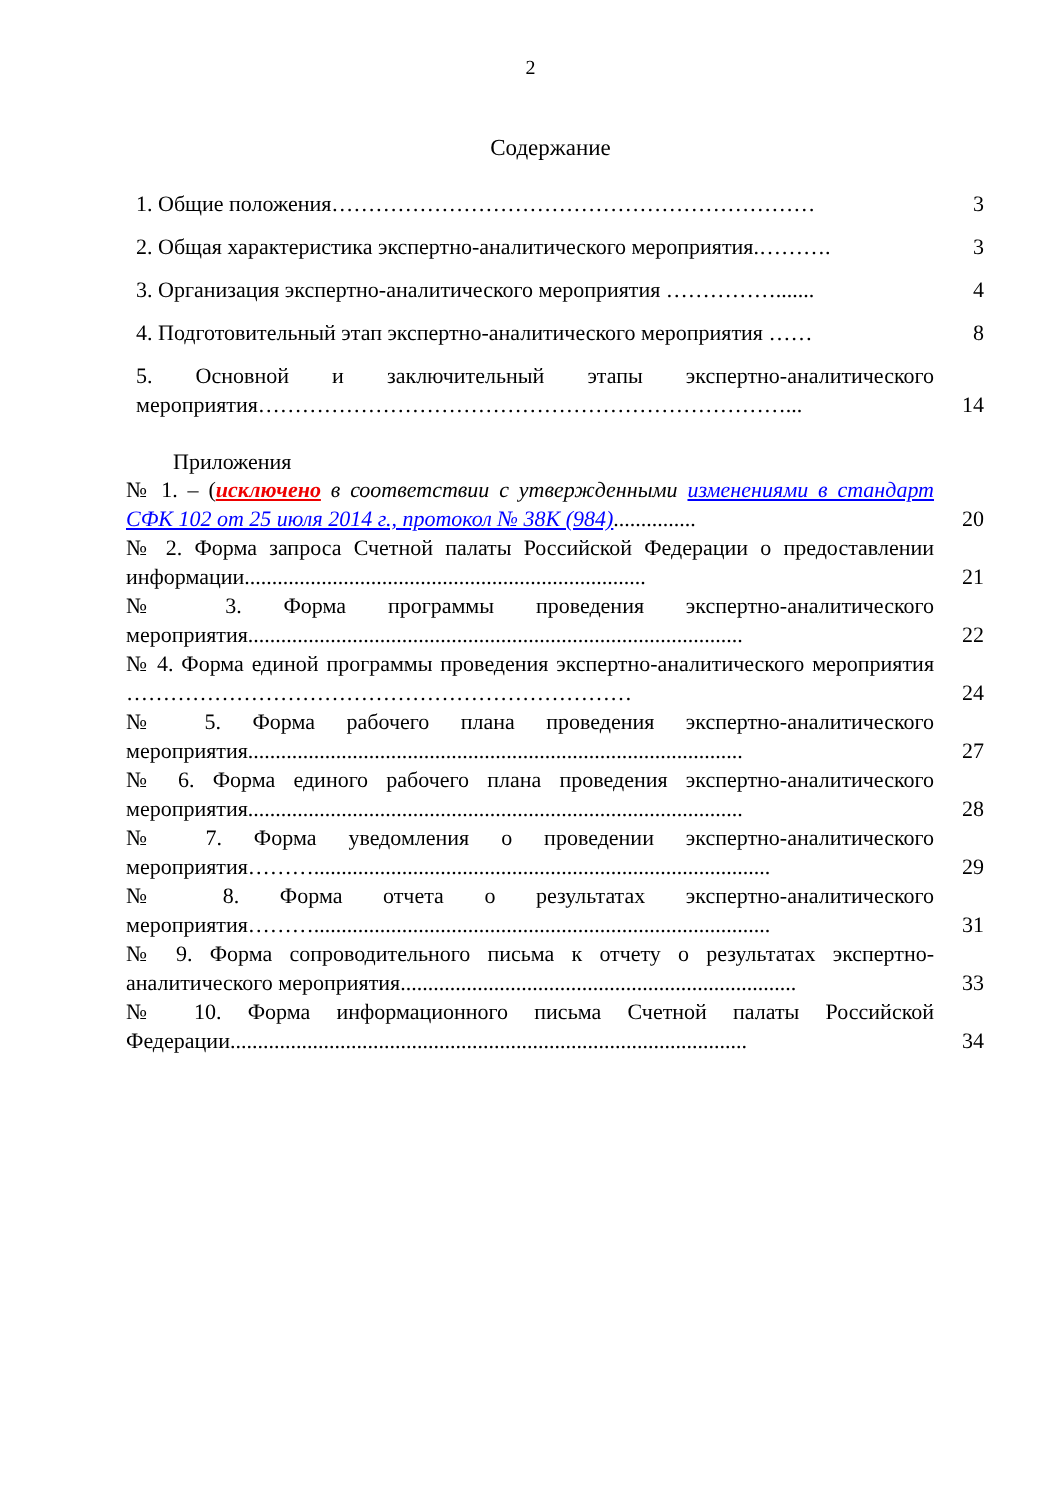2
Содержание
| 1. Общие положения………………………………………………………… | 3 |
| 2. Общая характеристика экспертно-аналитического мероприятия.………. | 3 |
| 3. Организация экспертно-аналитического мероприятия ……………....... | 4 |
| 4. Подготовительный этап экспертно-аналитического мероприятия …… | 8 |
| 5. Основной и заключительный этапы экспертно-аналитического мероприятия………………………………………………………………... | 14 |
Приложения
| № 1. – ( исключено в соответствии с утвержденными изменениями в стандарт СФК 102 от 25 июля 2014 г., протокол № 38К (984) ............... | 20 |
| № 2. Форма запроса Счетной палаты Российской Федерации о предоставлении информации......................................................................... | 21 |
| № 3. Форма программы проведения экспертно-аналитического мероприятия.......................................................................................... | 22 |
| № 4. Форма единой программы проведения экспертно-аналитического мероприятия …………………………………………………………… | 24 |
| № 5. Форма рабочего плана проведения экспертно-аналитического мероприятия.......................................................................................... | 27 |
| № 6. Форма единого рабочего плана проведения экспертно-аналитического мероприятия.......................................................................................... | 28 |
| № 7. Форма уведомления о проведении экспертно-аналитического мероприятия………................................................................................... | 29 |
| № 8. Форма отчета о результатах экспертно-аналитического мероприятия………................................................................................... | 31 |
| № 9. Форма сопроводительного письма к отчету о результатах экспертно-аналитического мероприятия........................................................................ | 33 |
| № 10. Форма информационного письма Счетной палаты Российской Федерации.............................................................................................. | 34 |